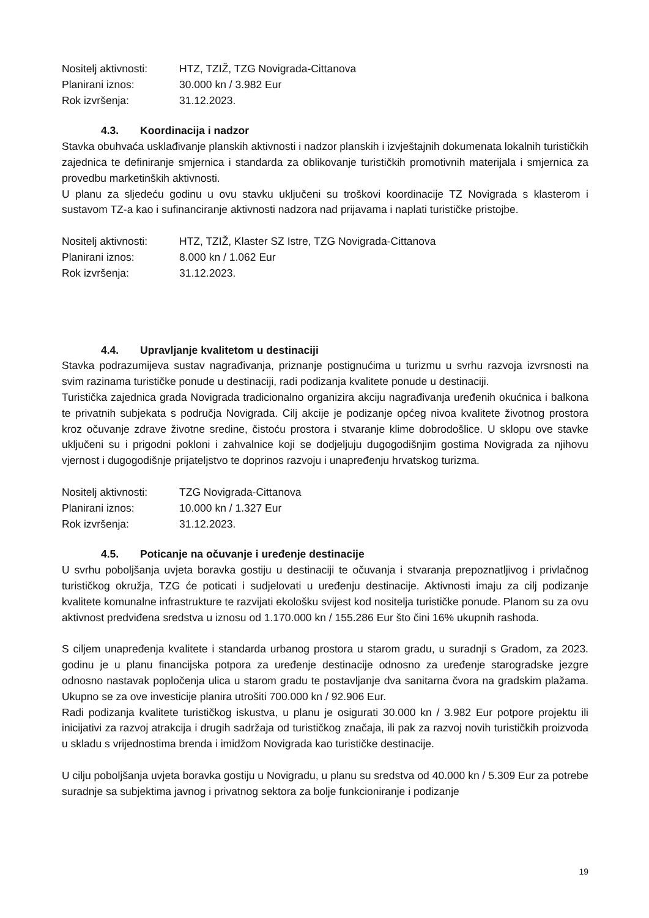Nositelj aktivnosti: HTZ, TZIŽ, TZG Novigrada-Cittanova
Planirani iznos: 30.000 kn / 3.982 Eur
Rok izvršenja: 31.12.2023.
4.3. Koordinacija i nadzor
Stavka obuhvaća usklađivanje planskih aktivnosti i nadzor planskih i izvještajnih dokumenata lokalnih turističkih zajednica te definiranje smjernica i standarda za oblikovanje turističkih promotivnih materijala i smjernica za provedbu marketinških aktivnosti.
U planu za sljedeću godinu u ovu stavku uključeni su troškovi koordinacije TZ Novigrada s klasterom i sustavom TZ-a kao i sufinanciranje aktivnosti nadzora nad prijavama i naplati turističke pristojbe.
Nositelj aktivnosti: HTZ, TZIŽ, Klaster SZ Istre, TZG Novigrada-Cittanova
Planirani iznos: 8.000 kn / 1.062 Eur
Rok izvršenja: 31.12.2023.
4.4. Upravljanje kvalitetom u destinaciji
Stavka podrazumijeva sustav nagrađivanja, priznanje postignućima u turizmu u svrhu razvoja izvrsnosti na svim razinama turističke ponude u destinaciji, radi podizanja kvalitete ponude u destinaciji.
Turistička zajednica grada Novigrada tradicionalno organizira akciju nagrađivanja uređenih okućnica i balkona te privatnih subjekata s područja Novigrada. Cilj akcije je podizanje općeg nivoa kvalitete životnog prostora kroz očuvanje zdrave životne sredine, čistoću prostora i stvaranje klime dobrodošlice. U sklopu ove stavke uključeni su i prigodni pokloni i zahvalnice koji se dodjeljuju dugogodišnjim gostima Novigrada za njihovu vjernost i dugogodišnje prijateljstvo te doprinos razvoju i unapređenju hrvatskog turizma.
Nositelj aktivnosti: TZG Novigrada-Cittanova
Planirani iznos: 10.000 kn / 1.327 Eur
Rok izvršenja: 31.12.2023.
4.5. Poticanje na očuvanje i uređenje destinacije
U svrhu poboljšanja uvjeta boravka gostiju u destinaciji te očuvanja i stvaranja prepoznatljivog i privlačnog turističkog okružja, TZG će poticati i sudjelovati u uređenju destinacije. Aktivnosti imaju za cilj podizanje kvalitete komunalne infrastrukture te razvijati ekološku svijest kod nositelja turističke ponude. Planom su za ovu aktivnost predviđena sredstva u iznosu od 1.170.000 kn / 155.286 Eur što čini 16% ukupnih rashoda.
S ciljem unapređenja kvalitete i standarda urbanog prostora u starom gradu, u suradnji s Gradom, za 2023. godinu je u planu financijska potpora za uređenje destinacije odnosno za uređenje starogradske jezgre odnosno nastavak popločenja ulica u starom gradu te postavljanje dva sanitarna čvora na gradskim plažama. Ukupno se za ove investicije planira utrošiti 700.000 kn / 92.906 Eur.
Radi podizanja kvalitete turističkog iskustva, u planu je osigurati 30.000 kn / 3.982 Eur potpore projektu ili inicijativi za razvoj atrakcija i drugih sadržaja od turističkog značaja, ili pak za razvoj novih turističkih proizvoda u skladu s vrijednostima brenda i imidžom Novigrada kao turističke destinacije.
U cilju poboljšanja uvjeta boravka gostiju u Novigradu, u planu su sredstva od 40.000 kn / 5.309 Eur za potrebe suradnje sa subjektima javnog i privatnog sektora za bolje funkcioniranje i podizanje
19